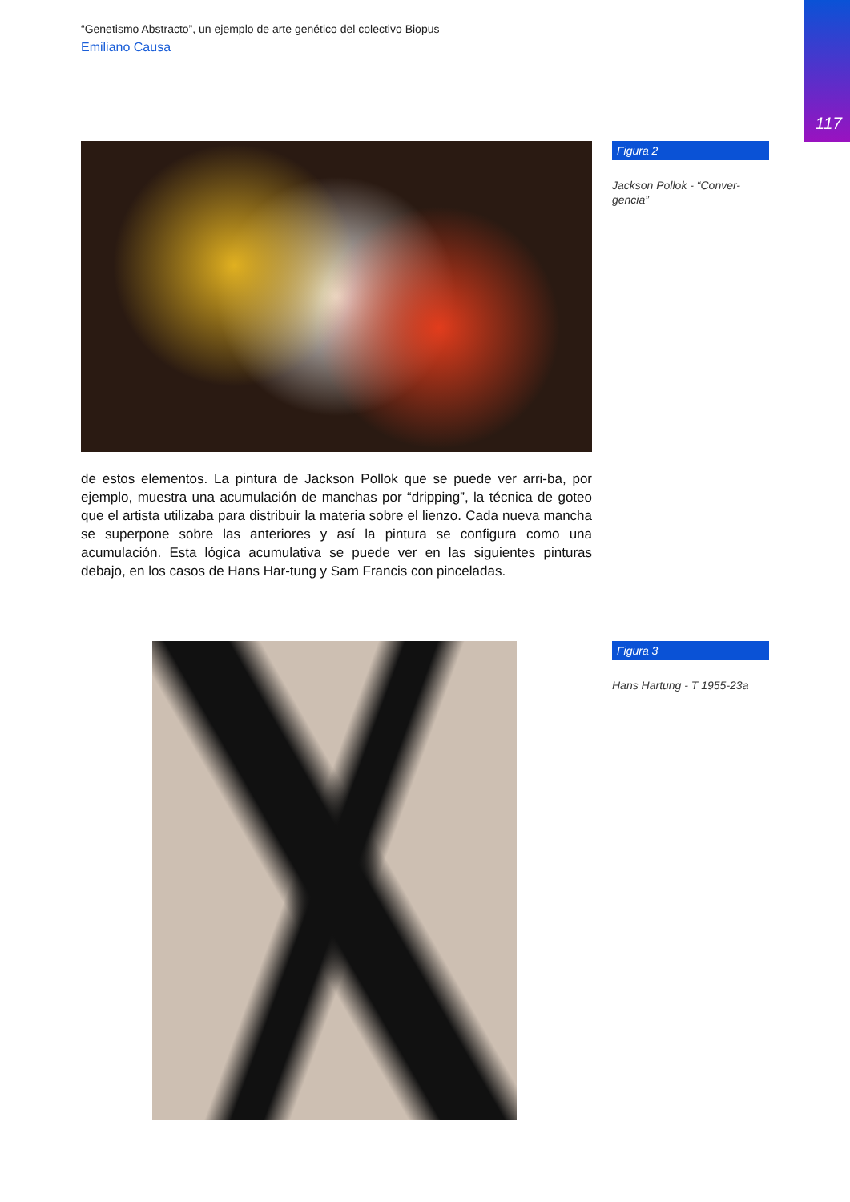117
“Genetismo Abstracto”, un ejemplo de arte genético del colectivo Biopus
Emiliano Causa
de estos elementos. La pintura de Jackson Pollok que se puede ver arri-ba, por ejemplo, muestra una acumulación de manchas por “dripping”, la técnica de goteo que el artista utilizaba para distribuir la materia sobre el lienzo. Cada nueva mancha se superpone sobre las anteriores y así la pintura se configura como una acumulación. Esta lógica acumulativa se puede ver en las siguientes pinturas debajo, en los casos de Hans Har-tung y Sam Francis con pinceladas.
Figura 2
Jackson Pollok - “Conver-gencia”
Figura 3
Hans Hartung - T 1955-23a